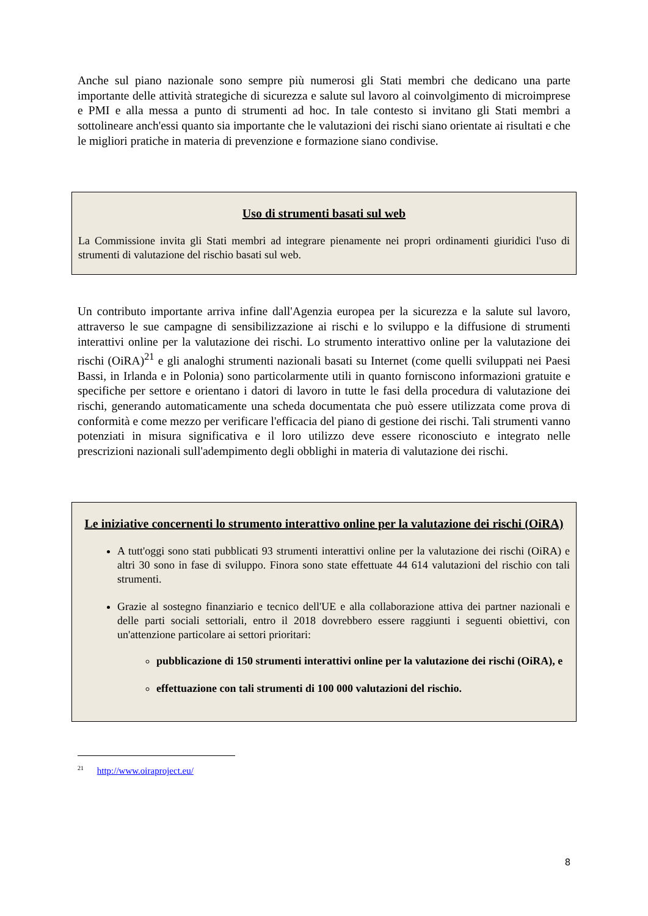Anche sul piano nazionale sono sempre più numerosi gli Stati membri che dedicano una parte importante delle attività strategiche di sicurezza e salute sul lavoro al coinvolgimento di microimprese e PMI e alla messa a punto di strumenti ad hoc. In tale contesto si invitano gli Stati membri a sottolineare anch'essi quanto sia importante che le valutazioni dei rischi siano orientate ai risultati e che le migliori pratiche in materia di prevenzione e formazione siano condivise.
Uso di strumenti basati sul web
La Commissione invita gli Stati membri ad integrare pienamente nei propri ordinamenti giuridici l'uso di strumenti di valutazione del rischio basati sul web.
Un contributo importante arriva infine dall'Agenzia europea per la sicurezza e la salute sul lavoro, attraverso le sue campagne di sensibilizzazione ai rischi e lo sviluppo e la diffusione di strumenti interattivi online per la valutazione dei rischi. Lo strumento interattivo online per la valutazione dei rischi (OiRA)<sup>21</sup> e gli analoghi strumenti nazionali basati su Internet (come quelli sviluppati nei Paesi Bassi, in Irlanda e in Polonia) sono particolarmente utili in quanto forniscono informazioni gratuite e specifiche per settore e orientano i datori di lavoro in tutte le fasi della procedura di valutazione dei rischi, generando automaticamente una scheda documentata che può essere utilizzata come prova di conformità e come mezzo per verificare l'efficacia del piano di gestione dei rischi. Tali strumenti vanno potenziati in misura significativa e il loro utilizzo deve essere riconosciuto e integrato nelle prescrizioni nazionali sull'adempimento degli obblighi in materia di valutazione dei rischi.
Le iniziative concernenti lo strumento interattivo online per la valutazione dei rischi (OiRA)
A tutt'oggi sono stati pubblicati 93 strumenti interattivi online per la valutazione dei rischi (OiRA) e altri 30 sono in fase di sviluppo. Finora sono state effettuate 44 614 valutazioni del rischio con tali strumenti.
Grazie al sostegno finanziario e tecnico dell'UE e alla collaborazione attiva dei partner nazionali e delle parti sociali settoriali, entro il 2018 dovrebbero essere raggiunti i seguenti obiettivi, con un'attenzione particolare ai settori prioritari:
pubblicazione di 150 strumenti interattivi online per la valutazione dei rischi (OiRA), e
effettuazione con tali strumenti di 100 000 valutazioni del rischio.
<sup>21</sup> http://www.oiraproject.eu/
8